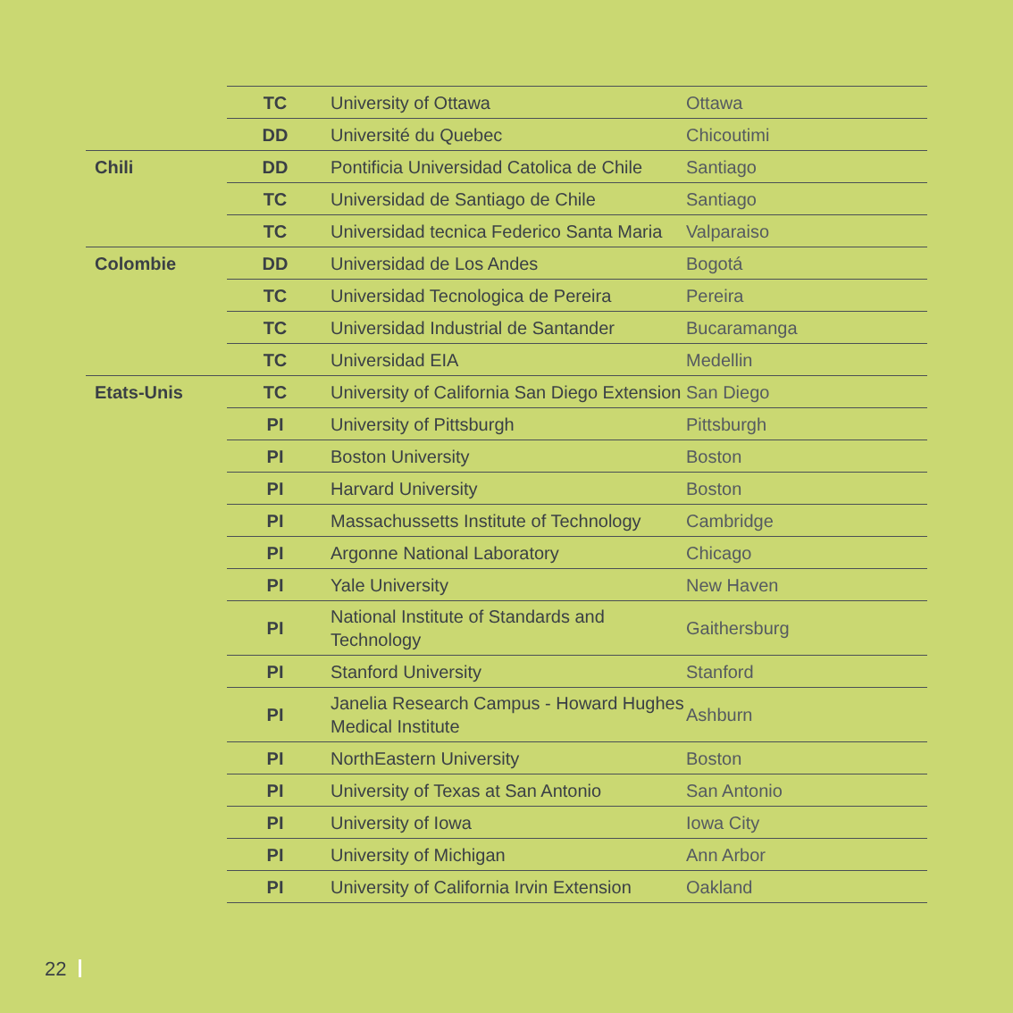| | TC | University of Ottawa | Ottawa |
| | DD | Université du Quebec | Chicoutimi |
| Chili | DD | Pontificia Universidad Catolica de Chile | Santiago |
| | TC | Universidad de Santiago de Chile | Santiago |
| | TC | Universidad tecnica Federico Santa Maria | Valparaiso |
| Colombie | DD | Universidad de Los Andes | Bogotá |
| | TC | Universidad Tecnologica de Pereira | Pereira |
| | TC | Universidad Industrial de Santander | Bucaramanga |
| | TC | Universidad EIA | Medellin |
| Etats-Unis | TC | University of California San Diego Extension | San Diego |
| | PI | University of Pittsburgh | Pittsburgh |
| | PI | Boston University | Boston |
| | PI | Harvard University | Boston |
| | PI | Massachussetts Institute of Technology | Cambridge |
| | PI | Argonne National Laboratory | Chicago |
| | PI | Yale University | New Haven |
| | PI | National Institute of Standards and Technology | Gaithersburg |
| | PI | Stanford University | Stanford |
| | PI | Janelia Research Campus - Howard Hughes Medical Institute | Ashburn |
| | PI | NorthEastern University | Boston |
| | PI | University of Texas at San Antonio | San Antonio |
| | PI | University of Iowa | Iowa City |
| | PI | University of Michigan | Ann Arbor |
| | PI | University of California Irvin Extension | Oakland |
22